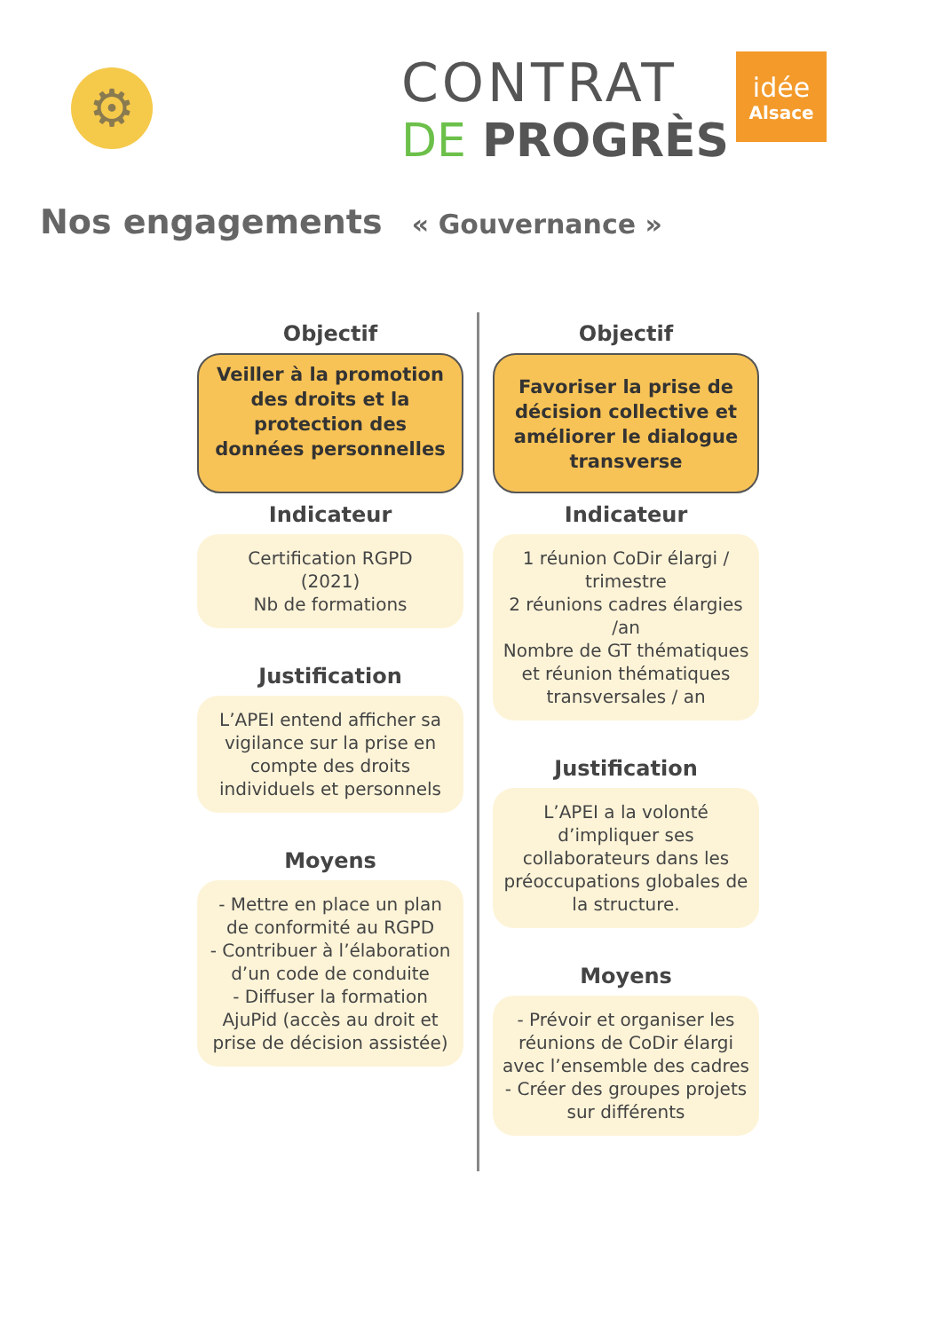⚙
CONTRAT
DE PROGRÈS
idée
Alsace
Nos engagements « Gouvernance »
Objectif
Veiller à la promotion des droits et la protection des données personnelles
Indicateur
Certification RGPD
(2021)
Nb de formations
Justification
L’APEI entend afficher sa vigilance sur la prise en compte des droits individuels et personnels
Moyens
- Mettre en place un plan de conformité au RGPD
- Contribuer à l’élaboration d’un code de conduite
- Diffuser la formation AjuPid (accès au droit et prise de décision assistée)
Objectif
Favoriser la prise de décision collective et améliorer le dialogue transverse
Indicateur
1 réunion CoDir élargi / trimestre
2 réunions cadres élargies /an
Nombre de GT thématiques et réunion thématiques transversales / an
Justification
L’APEI a la volonté d’impliquer ses collaborateurs dans les préoccupations globales de la structure.
Moyens
- Prévoir et organiser les réunions de CoDir élargi avec l’ensemble des cadres
- Créer des groupes projets sur différents